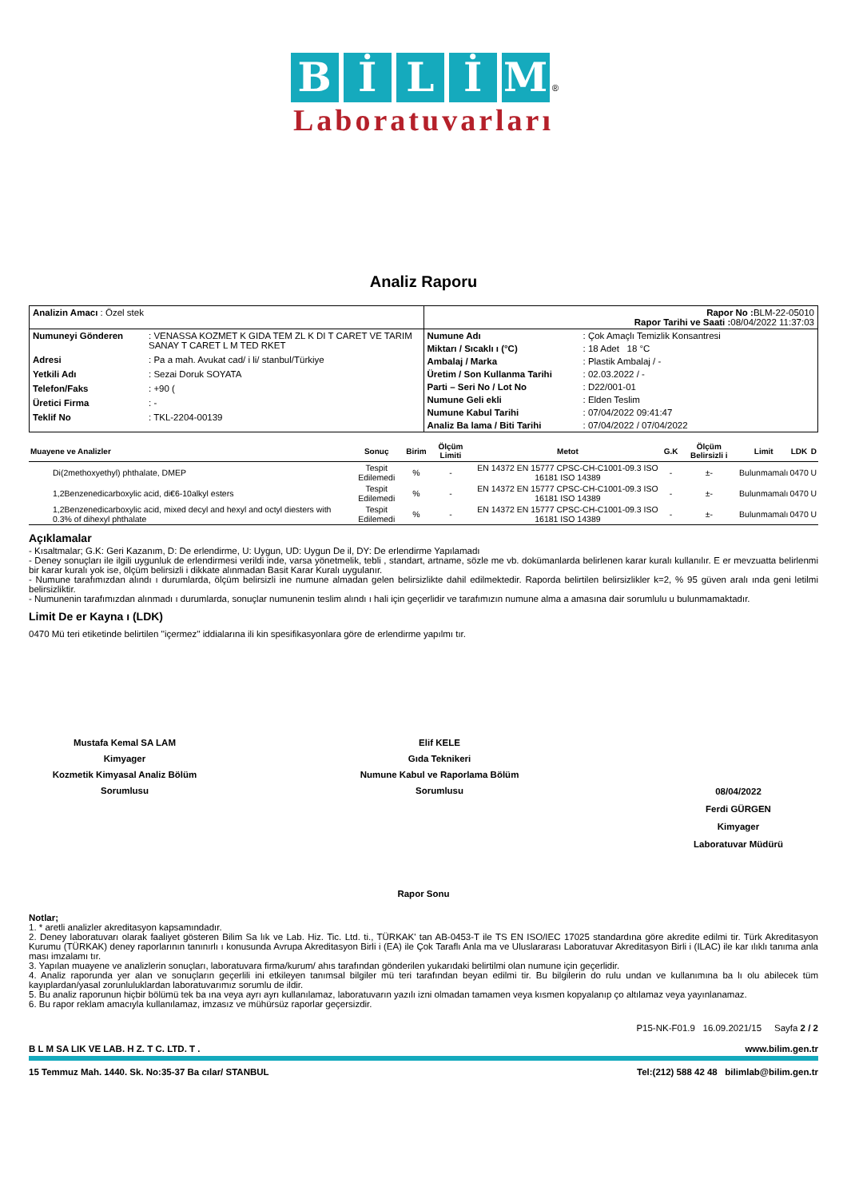BİLİM ®
Laboratuvarları
Analiz Raporu
| Analizin Amacı : Özel stek | Rapor No : BLM-22-05010 Rapor Tarihi ve Saati : 08/04/2022 11:37:03 |
| Numuneyi Gönderen : VENASSA KOZMET K GIDA TEM ZL K DI T CARET VE TARIM SANAY T CARET L M TED RKET Adresi : Pa a mah. Avukat cad/ i li/ stanbul/Türkiye Yetkili Adı : Sezai Doruk SOYATA Telefon/Faks : +90 ( Üretici Firma : - Teklif No : TKL-2204-00139 | Numune Adı : Çok Amaçlı Temizlik Konsantresi Miktarı / Sıcaklı ı (°C) : 18 Adet 18 °C Ambalaj / Marka : Plastik Ambalaj / - Üretim / Son Kullanma Tarihi : 02.03.2022 / - Parti – Seri No / Lot No : D22/001-01 Numune Geli ekli : Elden Teslim Numune Kabul Tarihi : 07/04/2022 09:41:47 Analiz Ba lama / Biti Tarihi : 07/04/2022 / 07/04/2022 |
| Muayene ve Analizler | Sonuç | Birim | Ölçüm Limiti | Metot | G.K | Ölçüm Belirsizli i | Limit | LDK | D |
| --- | --- | --- | --- | --- | --- | --- | --- | --- | --- |
| Di(2methoxyethyl) phthalate, DMEP | Tespit Edilemedi | % | - | EN 14372 EN 15777 CPSC-CH-C1001-09.3 ISO 16181 ISO 14389 | - | ±- | Bulunmamalı | 0470 | U |
| 1,2Benzenedicarboxylic acid, di€6-10alkyl esters | Tespit Edilemedi | % | - | EN 14372 EN 15777 CPSC-CH-C1001-09.3 ISO 16181 ISO 14389 | - | ±- | Bulunmamalı | 0470 | U |
| 1,2Benzenedicarboxylic acid, mixed decyl and hexyl and octyl diesters with 0.3% of dihexyl phthalate | Tespit Edilemedi | % | - | EN 14372 EN 15777 CPSC-CH-C1001-09.3 ISO 16181 ISO 14389 | - | ±- | Bulunmamalı | 0470 | U |
Açıklamalar
- Kısaltmalar; G.K: Geri Kazanım, D: De erlendirme, U: Uygun, UD: Uygun De il, DY: De erlendirme Yapılamadı
- Deney sonuçları ile ilgili uygunluk de erlendirmesi verildi inde, varsa yönetmelik, tebli , standart, artname, sözle me vb. dokümanlarda belirlenen karar kuralı kullanılır. E er mevzuatta belirlenmi bir karar kuralı yok ise, ölçüm belirsizli i dikkate alınmadan Basit Karar Kuralı uygulanır.
- Numune tarafımızdan alındı ı durumlarda, ölçüm belirsizli ine numune almadan gelen belirsizlikte dahil edilmektedir. Raporda belirtilen belirsizlikler k=2, % 95 güven aralı ında geni letilmi belirsizliktir.
- Numunenin tarafımızdan alınmadı ı durumlarda, sonuçlar numunenin teslim alındı ı hali için geçerlidir ve tarafımızın numune alma a amasına dair sorumlulu u bulunmamaktadır.
Limit De er Kayna ı (LDK)
0470 Mü teri etiketinde belirtilen ''içermez'' iddialarına ili kin spesifikasyonlara göre de erlendirme yapılmı tır.
Mustafa Kemal SA LAM
Kimyager
Kozmetik Kimyasal Analiz Bölüm Sorumlusu
Elif KELE
Gıda Teknikeri
Numune Kabul ve Raporlama Bölüm Sorumlusu
08/04/2022
Ferdi GÜRGEN
Kimyager
Laboratuvar Müdürü
Rapor Sonu
Notlar;
1. * aretli analizler akreditasyon kapsamındadır.
2. Deney laboratuvarı olarak faaliyet gösteren Bilim Sa lık ve Lab. Hiz. Tic. Ltd. ti., TÜRKAK' tan AB-0453-T ile TS EN ISO/IEC 17025 standardına göre akredite edilmi tir. Türk Akreditasyon Kurumu (TÜRKAK) deney raporlarının tanınırlı ı konusunda Avrupa Akreditasyon Birli i (EA) ile Çok Taraflı Anla ma ve Uluslararası Laboratuvar Akreditasyon Birli i (ILAC) ile kar ılıklı tanıma anla ması imzalamı tır.
3. Yapılan muayene ve analizlerin sonuçları, laboratuvara firma/kurum/ ahıs tarafından gönderilen yukarıdaki belirtilmi olan numune için geçerlidir.
4. Analiz raporunda yer alan ve sonuçların geçerlili ini etkileyen tanımsal bilgiler mü teri tarafından beyan edilmi tir. Bu bilgilerin do rulu undan ve kullanımına ba lı olu abilecek tüm kayıplardan/yasal zorunluluklardan laboratuvarımız sorumlu de ildir.
5. Bu analiz raporunun hiçbir bölümü tek ba ına veya ayrı ayrı kullanılamaz, laboratuvarın yazılı izni olmadan tamamen veya kısmen kopyalanıp ço altılamaz veya yayınlanamaz.
6. Bu rapor reklam amacıyla kullanılamaz, imzasız ve mühürsüz raporlar geçersizdir.
P15-NK-F01.9 16.09.2021/15 Sayfa 2 / 2
B L M SA LIK VE LAB. H Z. T C. LTD. T . www.bilim.gen.tr
15 Temmuz Mah. 1440. Sk. No:35-37 Ba cılar/ STANBUL Tel:(212) 588 42 48 bilimlab@bilim.gen.tr